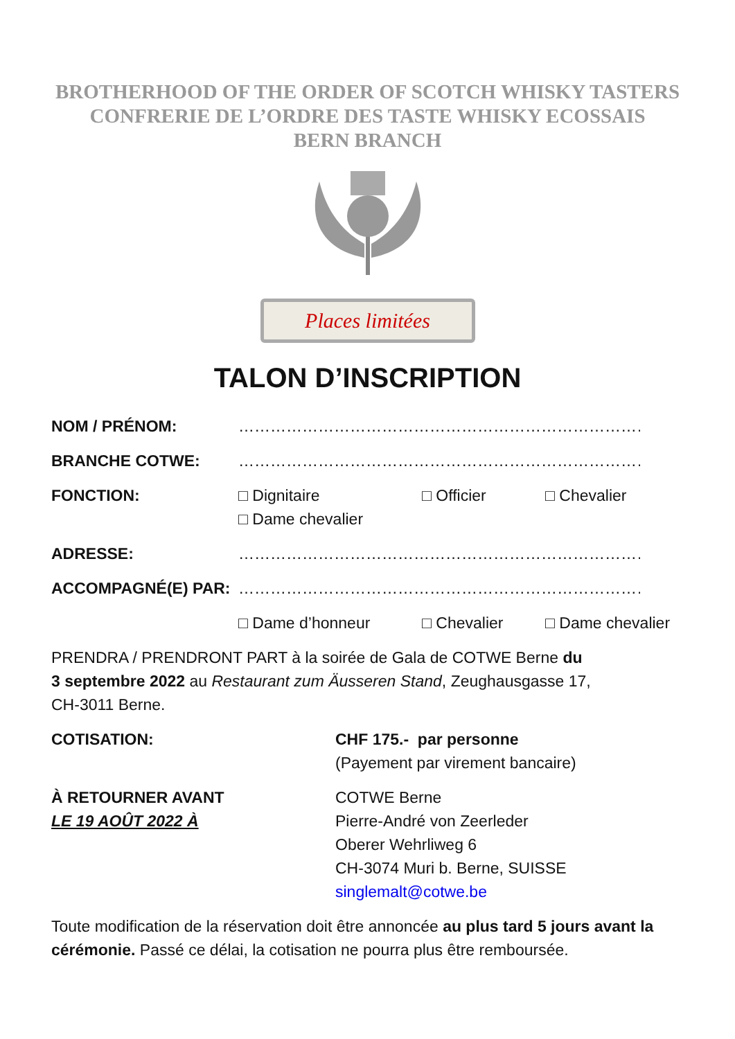BROTHERHOOD OF THE ORDER OF SCOTCH WHISKY TASTERS
CONFRERIE DE L’ORDRE DES TASTE WHISKY ECOSSAIS
BERN BRANCH
Places limitées
TALON D’INSCRIPTION
NOM / PRÉNOM: …………………………………………………………………………………
BRANCHE COTWE: …………………………………………………………………………………
FONCTION: □ Dignitaire □ Officier □ Chevalier
□ Dame chevalier
ADRESSE: …………………………………………………………………………………
ACCOMPAGNÉ(E) PAR: …………………………………………………………………………………
□ Dame d’honneur □ Chevalier □ Dame chevalier
PRENDRA / PRENDRONT PART à la soirée de Gala de COTWE Berne du
3 septembre 2022 au Restaurant zum Äusseren Stand, Zeughausgasse 17,
CH-3011 Berne.
COTISATION: CHF 175.- par personne
(Payement par virement bancaire)
À RETOURNER AVANT
LE 19 AOÛT 2022 À
COTWE Berne
Pierre-André von Zeerleder
Oberer Wehrliweg 6
CH-3074 Muri b. Berne, SUISSE
singlemalt@cotwe.be
Toute modification de la réservation doit être annoncée au plus tard 5 jours avant la cérémonie. Passé ce délai, la cotisation ne pourra plus être remboursée.